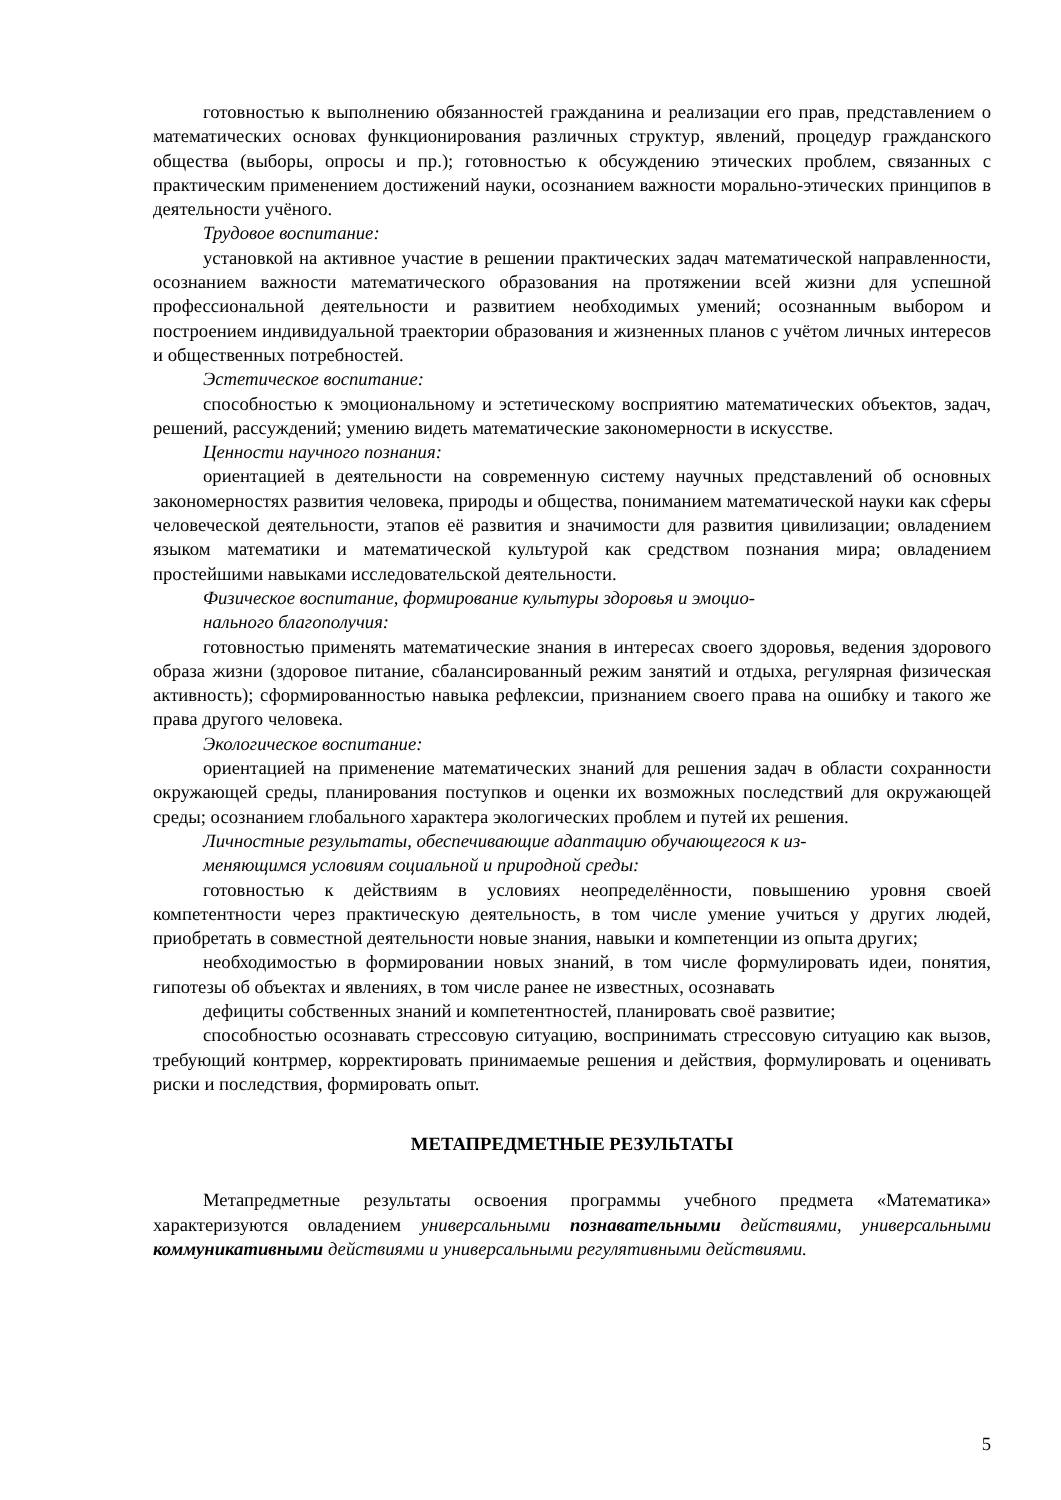готовностью к выполнению обязанностей гражданина и реализации его прав, представлением о математических основах функционирования различных структур, явлений, процедур гражданского общества (выборы, опросы и пр.); готовностью к обсуждению этических проблем, связанных с практическим применением достижений науки, осознанием важности морально-этических принципов в деятельности учёного.
Трудовое воспитание:
установкой на активное участие в решении практических задач математической направленности, осознанием важности математического образования на протяжении всей жизни для успешной профессиональной деятельности и развитием необходимых умений; осознанным выбором и построением индивидуальной траектории образования и жизненных планов с учётом личных интересов и общественных потребностей.
Эстетическое воспитание:
способностью к эмоциональному и эстетическому восприятию математических объектов, задач, решений, рассуждений; умению видеть математические закономерности в искусстве.
Ценности научного познания:
ориентацией в деятельности на современную систему научных представлений об основных закономерностях развития человека, природы и общества, пониманием математической науки как сферы человеческой деятельности, этапов её развития и значимости для развития цивилизации; овладением языком математики и математической культурой как средством познания мира; овладением простейшими навыками исследовательской деятельности.
Физическое воспитание, формирование культуры здоровья и эмоцио-
нального благополучия:
готовностью применять математические знания в интересах своего здоровья, ведения здорового образа жизни (здоровое питание, сбалансированный режим занятий и отдыха, регулярная физическая активность); сформированностью навыка рефлексии, признанием своего права на ошибку и такого же права другого человека.
Экологическое воспитание:
ориентацией на применение математических знаний для решения задач в области сохранности окружающей среды, планирования поступков и оценки их возможных последствий для окружающей среды; осознанием глобального характера экологических проблем и путей их решения.
Личностные результаты, обеспечивающие адаптацию обучающегося к из-
меняющимся условиям социальной и природной среды:
готовностью к действиям в условиях неопределённости, повышению уровня своей компетентности через практическую деятельность, в том числе умение учиться у других людей, приобретать в совместной деятельности новые знания, навыки и компетенции из опыта других;
необходимостью в формировании новых знаний, в том числе формулировать идеи, понятия, гипотезы об объектах и явлениях, в том числе ранее не известных, осознавать
дефициты собственных знаний и компетентностей, планировать своё развитие;
способностью осознавать стрессовую ситуацию, воспринимать стрессовую ситуацию как вызов, требующий контрмер, корректировать принимаемые решения и действия, формулировать и оценивать риски и последствия, формировать опыт.
МЕТАПРЕДМЕТНЫЕ РЕЗУЛЬТАТЫ
Метапредметные результаты освоения программы учебного предмета «Математика» характеризуются овладением универсальными познавательными действиями, универсальными коммуникативными действиями и универсальными регулятивными действиями.
5